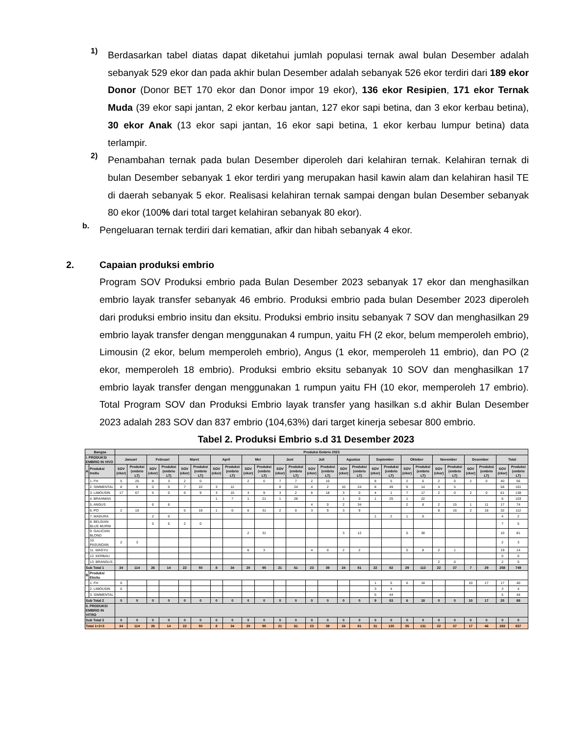1)
Berdasarkan tabel diatas dapat diketahui jumlah populasi ternak awal bulan Desember adalah sebanyak 529 ekor dan pada akhir bulan Desember adalah sebanyak 526 ekor terdiri dari 189 ekor Donor (Donor BET 170 ekor dan Donor impor 19 ekor), 136 ekor Resipien, 171 ekor Ternak Muda (39 ekor sapi jantan, 2 ekor kerbau jantan, 127 ekor sapi betina, dan 3 ekor kerbau betina), 30 ekor Anak (13 ekor sapi jantan, 16 ekor sapi betina, 1 ekor kerbau lumpur betina) data terlampir.
2)
Penambahan ternak pada bulan Desember diperoleh dari kelahiran ternak. Kelahiran ternak di bulan Desember sebanyak 1 ekor terdiri yang merupakan hasil kawin alam dan kelahiran hasil TE di daerah sebanyak 5 ekor. Realisasi kelahiran ternak sampai dengan bulan Desember sebanyak 80 ekor (100% dari total target kelahiran sebanyak 80 ekor).
b.
Pengeluaran ternak terdiri dari kematian, afkir dan hibah sebanyak 4 ekor.
2. Capaian produksi embrio
Program SOV Produksi embrio pada Bulan Desember 2023 sebanyak 17 ekor dan menghasilkan embrio layak transfer sebanyak 46 embrio. Produksi embrio pada bulan Desember 2023 diperoleh dari produksi embrio insitu dan eksitu. Produksi embrio insitu sebanyak 7 SOV dan menghasilkan 29 embrio layak transfer dengan menggunakan 4 rumpun, yaitu FH (2 ekor, belum memperoleh embrio), Limousin (2 ekor, belum memperoleh embrio), Angus (1 ekor, memperoleh 11 embrio), dan PO (2 ekor, memperoleh 18 embrio). Produksi embrio eksitu sebanyak 10 SOV dan menghasilkan 17 embrio layak transfer dengan menggunakan 1 rumpun yaitu FH (10 ekor, memperoleh 17 embrio). Total Program SOV dan Produksi Embrio layak transfer yang hasilkan s.d akhir Bulan Desember 2023 adalah 283 SOV dan 837 embrio (104,63%) dari target kinerja sebesar 800 embrio.
Tabel 2. Produksi Embrio s.d 31 Desember 2023
| Bangsa | | Produksi Embrio 2023 | | | | | | | | | | | | | | | | | | | | | | | | | |
| --- | --- | --- | --- | --- | --- | --- | --- | --- | --- | --- | --- | --- | --- | --- | --- | --- | --- | --- | --- | --- | --- | --- | --- | --- | --- | --- | --- |
| I. PRODUKSI EMBRIO IN VIVO | | Januari | | Februari | | Maret | | April | | Mei | | Juni | | Juli | | Agustus | | September | | Oktober | | November | | Desember | | Total | |
| A | Produksi Insitu | SOV (ekor) | Produksi (embrio LT) | SOV (ekor) | Produksi (embrio LT) | SOV (ekor) | Produksi (embrio LT) | SOV (ekor) | Produksi (embrio LT) | SOV (ekor) | Produksi (embrio LT) | SOV (ekor) | Produksi (embrio LT) | SOV (ekor) | Produksi (embrio LT) | SOV (ekor) | Produksi (embrio LT) | SOV (ekor) | Produksi (embrio LT) | SOV (ekor) | Produksi (embrio LT) | SOV (ekor) | Produksi (embrio LT) | SOV (ekor) | Produksi (embrio LT) | SOV (ekor) | Produksi (embrio LT) |
| | 1. FH | 5 | 25 | 8 | 3 | 2 | 0 | | | 2 | 0 | 7 | 7 | 2 | 10 | | | 8 | 5 | 2 | 6 | 2 | 0 | 2 | 0 | 40 | 56 |
| | 2. SIMMENTAL | 8 | 9 | 0 | 0 | 7 | 22 | 3 | 12 | | | 8 | 24 | 4 | 2 | 10 | 24 | 8 | 49 | 6 | 14 | 4 | 5 | | | 58 | 161 |
| | 3. LIMOUSIN | 17 | 67 | 5 | 0 | 6 | 9 | 3 | 15 | 3 | 9 | 3 | 2 | 6 | 18 | 3 | 0 | 4 | 1 | 7 | 17 | 2 | 0 | 2 | 0 | 61 | 138 |
| | 4. BRAHMAN | | | | | | | 1 | 7 | 1 | 21 | 1 | 28 | | | 1 | 0 | 1 | 25 | 1 | 22 | | | | | 6 | 103 |
| | 5. ANGUS | | | 6 | 6 | | | | | | | | | 4 | 0 | 2 | 34 | | | 2 | 8 | 2 | 15 | 1 | 11 | 17 | 74 |
| | 6. PO | 2 | 10 | | | 5 | 19 | 1 | 0 | 6 | 31 | 2 | 0 | 3 | 9 | 3 | 9 | | | | | 8 | 16 | 2 | 18 | 32 | 112 |
| | 7. MADURA | | | 2 | 0 | | | | | | | | | | | | | 1 | 2 | 1 | 0 | | | | | 4 | 2 |
| | 8. BELGIAN BLUE MURNI | | | 5 | 5 | 2 | 0 | | | | | | | | | | | | | | | | | | | 7 | 5 |
| | 9. GALICIAN BLOND | | | | | | | | | 2 | 31 | | | | | 3 | 12 | | | 5 | 38 | | | | | 10 | 81 |
| | 10. PASUNDAN | 2 | 3 | | | | | | | | | | | | | | | | | | | | | | | 2 | 3 |
| | 11. WAGYU | | | | | | | | | 6 | 3 | | | 4 | 0 | 2 | 2 | | | 5 | 8 | 2 | 1 | | | 19 | 14 |
| | 12. KERBAU | | | | | | | | | | | | | | | | | | | | | | | | | 0 | 0 |
| | 13. BRANGUS | | | | | | | | | | | | | | | | | | | | | 2 | 0 | | | 2 | 0 |
| Sub Total 1 | | 34 | 114 | 26 | 14 | 22 | 50 | 8 | 34 | 20 | 95 | 21 | 61 | 23 | 39 | 24 | 81 | 22 | 82 | 29 | 113 | 22 | 37 | 7 | 29 | 258 | 749 |
| B | Produksi Eksitu | | | | | | | | | | | | | | | | | | | | | | | | | | |
| | 1. FH | 0 | | | | | | | | | | | | | | | | 1 | 5 | 6 | 18 | | | 10 | 17 | 17 | 40 |
| | 2. LIMOUSIN | 0 | | | | | | | | | | | | | | | | 3 | 4 | | | | | | | 3 | 4 |
| | 3. SIMMENTAL | | | | | | | | | | | | | | | | | 5 | 44 | | | | | | | 5 | 44 |
| Sub Total 2 | | 0 | 0 | 0 | 0 | 0 | 0 | 0 | 0 | 0 | 0 | 0 | 0 | 0 | 0 | 0 | 0 | 9 | 53 | 6 | 18 | 0 | 0 | 10 | 17 | 25 | 88 |
| II. PRODUKSI EMBRIO IN VITRO | | | | | | | | | | | | | | | | | | | | | | | | | | | |
| Sub Total 3 | | 0 | 0 | 0 | 0 | 0 | 0 | 0 | 0 | 0 | 0 | 0 | 0 | 0 | 0 | 0 | 0 | 0 | 0 | 0 | 0 | 0 | 0 | 0 | 0 | 0 | 0 |
| Total 1+2+3 | | 34 | 114 | 26 | 14 | 22 | 50 | 8 | 34 | 20 | 95 | 21 | 61 | 23 | 39 | 24 | 81 | 31 | 135 | 35 | 131 | 22 | 37 | 17 | 46 | 283 | 837 |